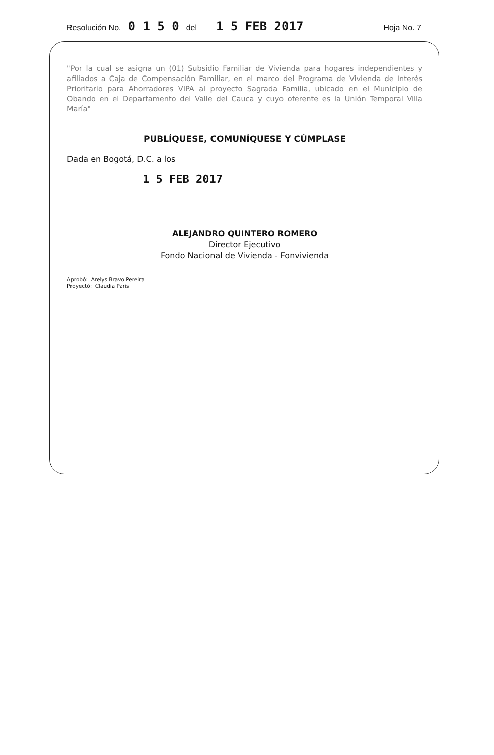Resolución No. 0 1 5 0 del 1 5 FEB 2017 Hoja No. 7
"Por la cual se asigna un (01) Subsidio Familiar de Vivienda para hogares independientes y afiliados a Caja de Compensación Familiar, en el marco del Programa de Vivienda de Interés Prioritario para Ahorradores VIPA al proyecto Sagrada Familia, ubicado en el Municipio de Obando en el Departamento del Valle del Cauca y cuyo oferente es la Unión Temporal Villa María"
PUBLÍQUESE, COMUNÍQUESE Y CÚMPLASE
Dada en Bogotá, D.C. a los
1 5 FEB 2017
ALEJANDRO QUINTERO ROMERO
Director Ejecutivo
Fondo Nacional de Vivienda - Fonvivienda
Aprobó: Arelys Bravo Pereira
Proyectó: Claudia Paris